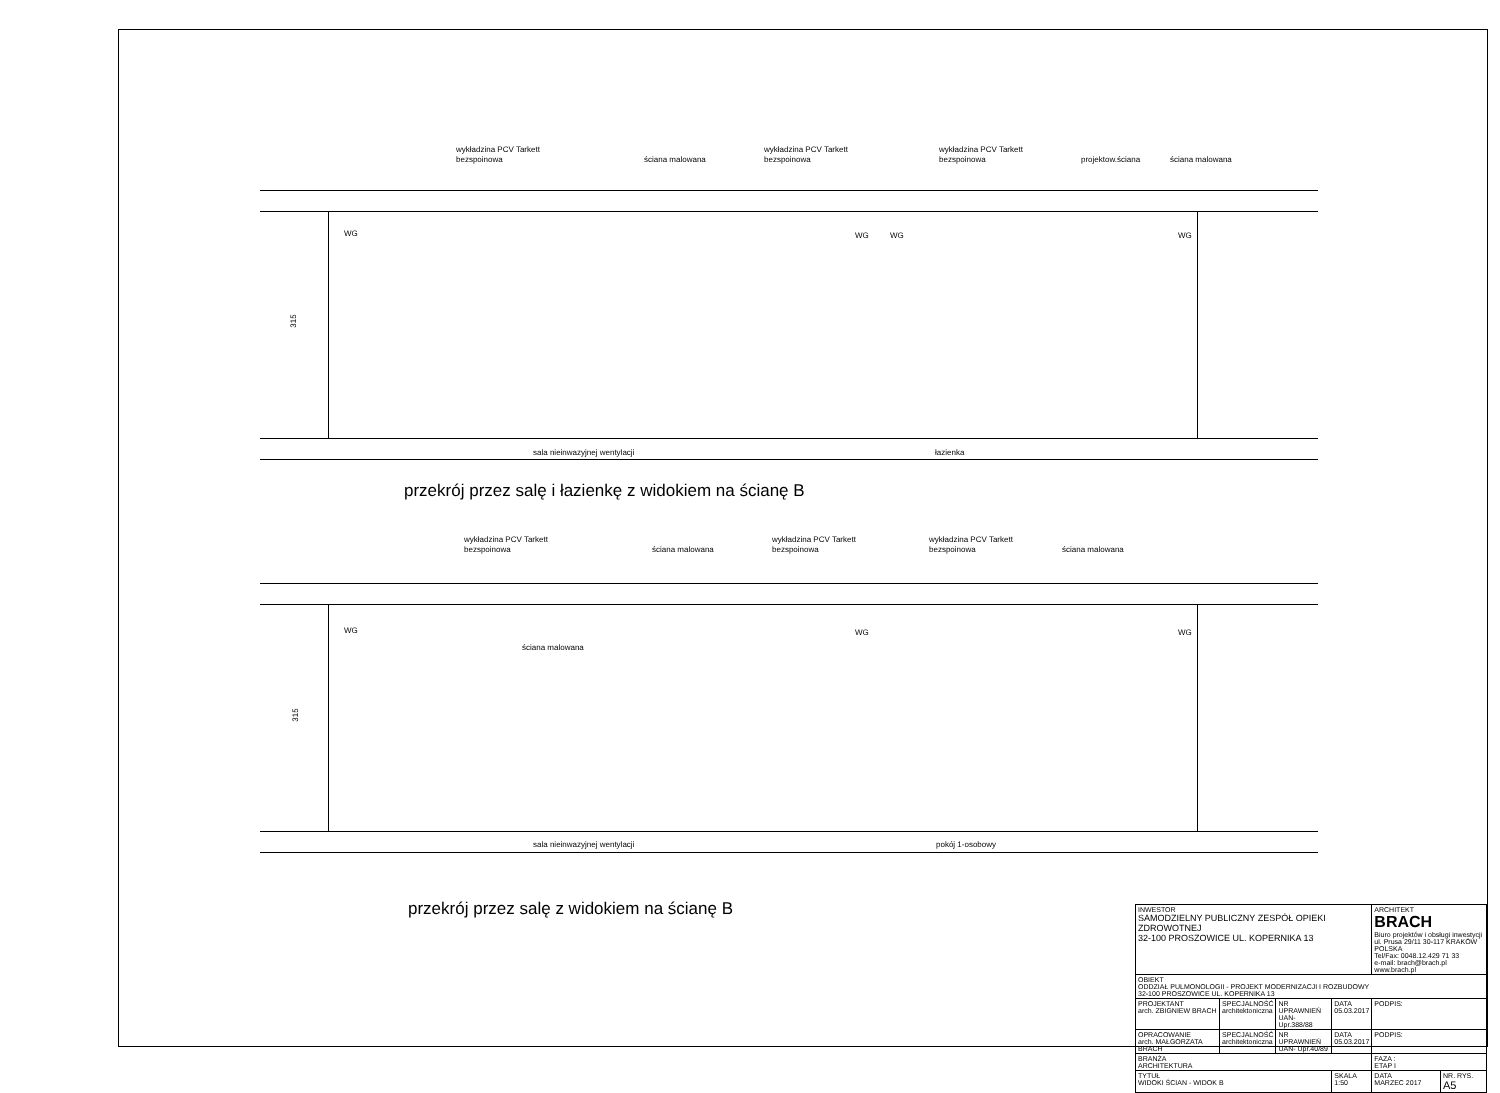wykładzina PCV Tarkett
bezspoinowa
ściana malowana
wykładzina PCV Tarkett
bezspoinowa
wykładzina PCV Tarkett
bezspoinowa
projektow.ściana ściana malowana
315
WG WG WG WG
sala nieinwazyjnej wentylacji łazienka
przekrój przez salę i łazienkę z widokiem na ścianę B
wykładzina PCV Tarkett
bezspoinowa
ściana malowana
wykładzina PCV Tarkett
bezspoinowa
wykładzina PCV Tarkett
bezspoinowa
ściana malowana
ściana malowana
315
WG WG WG
sala nieinwazyjnej wentylacji pokój 1-osobowy
przekrój przez salę z widokiem na ścianę B
| INWESTOR SAMODZIELNY PUBLICZNY ZESPÓŁ OPIEKI ZDROWOTNEJ 32-100 PROSZOWICE UL. KOPERNIKA 13 | | | | ARCHITEKT BRACH Biuro projektów i obsługi inwestycji ul. Prusa 29/11 30-117 KRAKÓW POLSKA Tel/Fax: 0048.12.429 71 33 e-mail: brach@brach.pl www.brach.pl | |
| OBIEKT ODDZIAŁ PULMONOLOGII - PROJEKT MODERNIZACJI I ROZBUDOWY 32-100 PROSZOWICE UL. KOPERNIKA 13 | | | | | |
| PROJEKTANT arch. ZBIGNIEW BRACH | SPECJALNOŚĆ architektoniczna | NR UPRAWNIEŃ UAN- Upr.388/88 | DATA 05.03.2017 | PODPIS: | |
| OPRACOWANIE arch. MAŁGORZATA BRACH | SPECJALNOŚĆ architektoniczna | NR UPRAWNIEŃ UAN- Upr.40/89 | DATA 05.03.2017 | PODPIS: | |
| BRANŻA ARCHITEKTURA | | | | FAZA : ETAP I | |
| TYTUŁ WIDOKI ŚCIAN - WIDOK B | | | SKALA 1:50 | DATA MARZEC 2017 | NR. RYS. A5 |